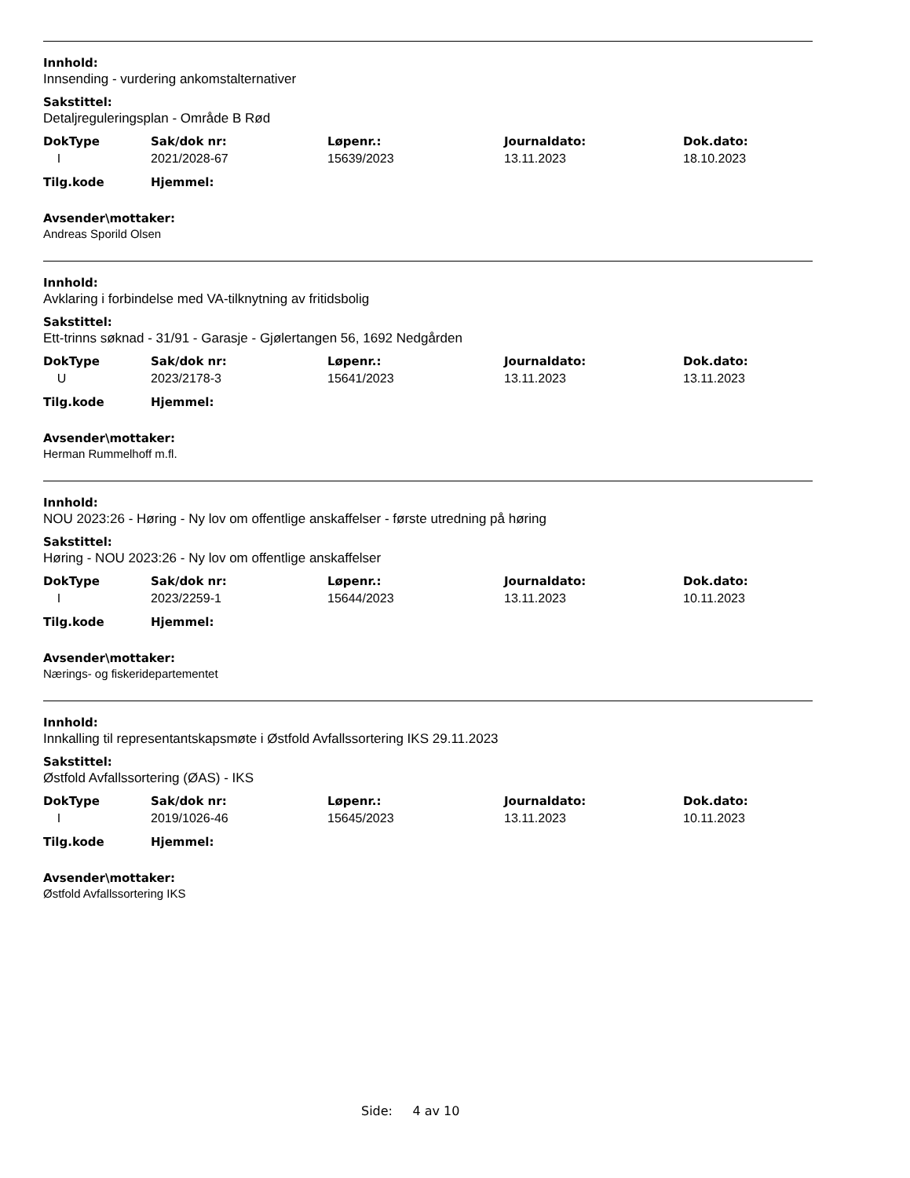Innhold:
Innsending - vurdering ankomstalternativer
Sakstittel:
Detaljreguleringsplan - Område B Rød
| DokType | Sak/dok nr: | Løpenr.: | Journaldato: | Dok.dato: |
| --- | --- | --- | --- | --- |
| I | 2021/2028-67 | 15639/2023 | 13.11.2023 | 18.10.2023 |
| Tilg.kode | Hjemmel: |
| --- | --- |
Avsender\mottaker:
Andreas Sporild Olsen
Innhold:
Avklaring i forbindelse med VA-tilknytning av fritidsbolig
Sakstittel:
Ett-trinns søknad - 31/91 - Garasje - Gjølertangen 56, 1692 Nedgården
| DokType | Sak/dok nr: | Løpenr.: | Journaldato: | Dok.dato: |
| --- | --- | --- | --- | --- |
| U | 2023/2178-3 | 15641/2023 | 13.11.2023 | 13.11.2023 |
| Tilg.kode | Hjemmel: |
| --- | --- |
Avsender\mottaker:
Herman Rummelhoff m.fl.
Innhold:
NOU 2023:26 - Høring - Ny lov om offentlige anskaffelser - første utredning på høring
Sakstittel:
Høring - NOU 2023:26 - Ny lov om offentlige anskaffelser
| DokType | Sak/dok nr: | Løpenr.: | Journaldato: | Dok.dato: |
| --- | --- | --- | --- | --- |
| I | 2023/2259-1 | 15644/2023 | 13.11.2023 | 10.11.2023 |
| Tilg.kode | Hjemmel: |
| --- | --- |
Avsender\mottaker:
Nærings- og fiskeridepartementet
Innhold:
Innkalling til representantskapsmøte i Østfold Avfallssortering IKS 29.11.2023
Sakstittel:
Østfold Avfallssortering (ØAS) - IKS
| DokType | Sak/dok nr: | Løpenr.: | Journaldato: | Dok.dato: |
| --- | --- | --- | --- | --- |
| I | 2019/1026-46 | 15645/2023 | 13.11.2023 | 10.11.2023 |
| Tilg.kode | Hjemmel: |
| --- | --- |
Avsender\mottaker:
Østfold Avfallssortering IKS
Side: 4 av 10